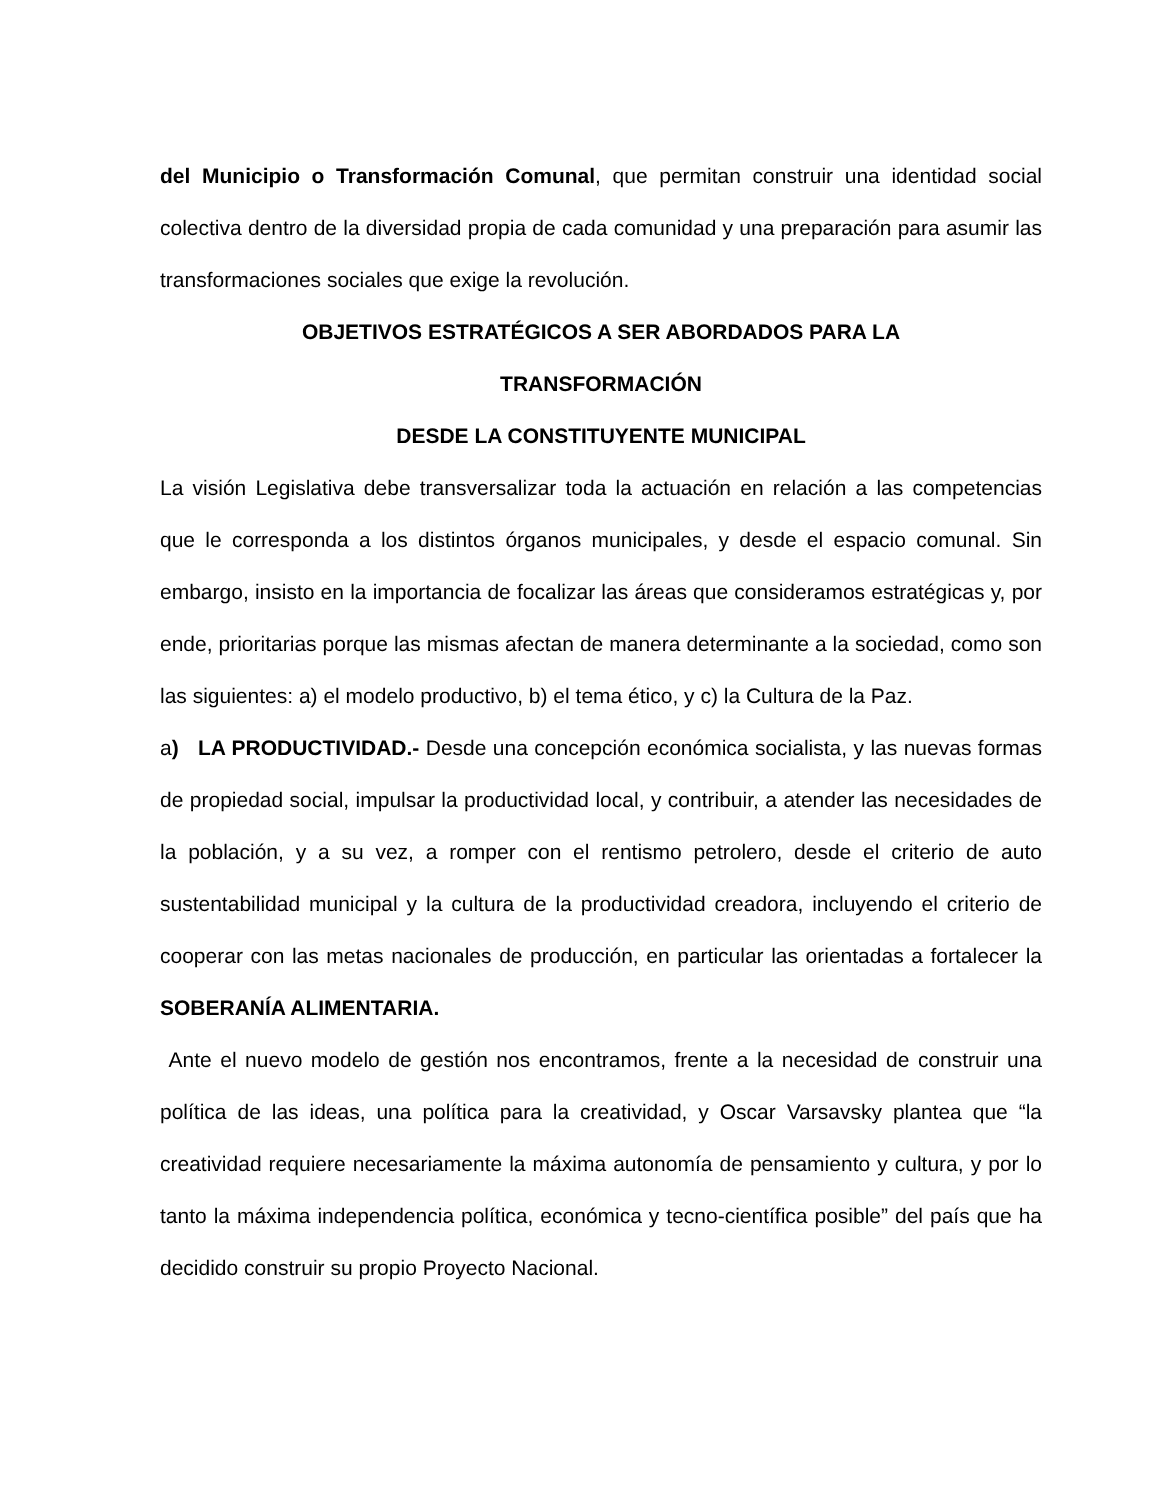del Municipio o Transformación Comunal, que permitan construir una identidad social colectiva dentro de la diversidad propia de cada comunidad y una preparación para asumir las transformaciones sociales que exige la revolución.
OBJETIVOS ESTRATÉGICOS A SER ABORDADOS PARA LA
TRANSFORMACIÓN
DESDE LA CONSTITUYENTE MUNICIPAL
La visión Legislativa debe transversalizar toda la actuación en relación a las competencias que le corresponda a los distintos órganos municipales, y desde el espacio comunal. Sin embargo, insisto en la importancia de focalizar las áreas que consideramos estratégicas y, por ende, prioritarias porque las mismas afectan de manera determinante a la sociedad, como son las siguientes: a) el modelo productivo, b) el tema ético, y c) la Cultura de la Paz.
a) LA PRODUCTIVIDAD.- Desde una concepción económica socialista, y las nuevas formas de propiedad social, impulsar la productividad local, y contribuir, a atender las necesidades de la población, y a su vez, a romper con el rentismo petrolero, desde el criterio de auto sustentabilidad municipal y la cultura de la productividad creadora, incluyendo el criterio de cooperar con las metas nacionales de producción, en particular las orientadas a fortalecer la SOBERANÍA ALIMENTARIA.
Ante el nuevo modelo de gestión nos encontramos, frente a la necesidad de construir una política de las ideas, una política para la creatividad, y Oscar Varsavsky plantea que “la creatividad requiere necesariamente la máxima autonomía de pensamiento y cultura, y por lo tanto la máxima independencia política, económica y tecno-científica posible” del país que ha decidido construir su propio Proyecto Nacional.